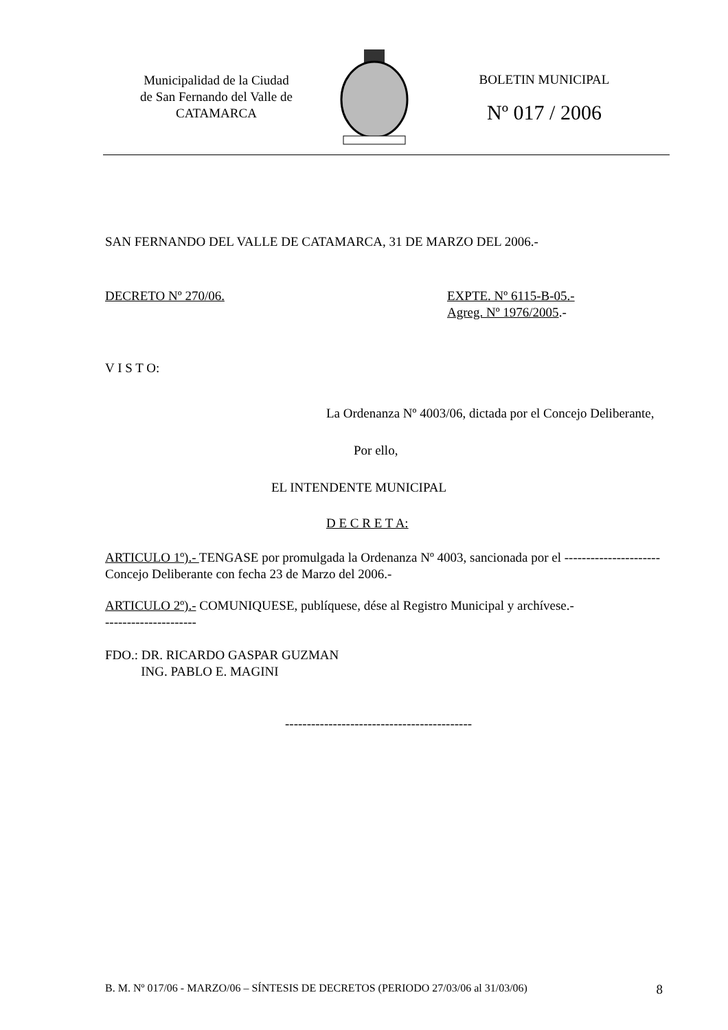Municipalidad de la Ciudad
de San Fernando del Valle de
CATAMARCA
BOLETIN MUNICIPAL
Nº 017 / 2006
SAN FERNANDO DEL VALLE DE CATAMARCA, 31 DE MARZO DEL 2006.-
DECRETO Nº 270/06. EXPTE. Nº 6115-B-05.-
Agreg. Nº 1976/2005.-
V I S T O:
La Ordenanza Nº 4003/06, dictada por el Concejo Deliberante,
Por ello,
EL INTENDENTE MUNICIPAL
D E C R E T A:
ARTICULO 1º).- TENGASE por promulgada la Ordenanza Nº 4003, sancionada por el ---------------------- Concejo Deliberante con fecha 23 de Marzo del 2006.-
ARTICULO 2º).- COMUNIQUESE, publíquese, dése al Registro Municipal y archívese.-
---------------------
FDO.: DR. RICARDO GASPAR GUZMAN
ING. PABLO E. MAGINI
-------------------------------------------
B. M. Nº 017/06 - MARZO/06 – SÍNTESIS DE DECRETOS (PERIODO 27/03/06 al 31/03/06) 8